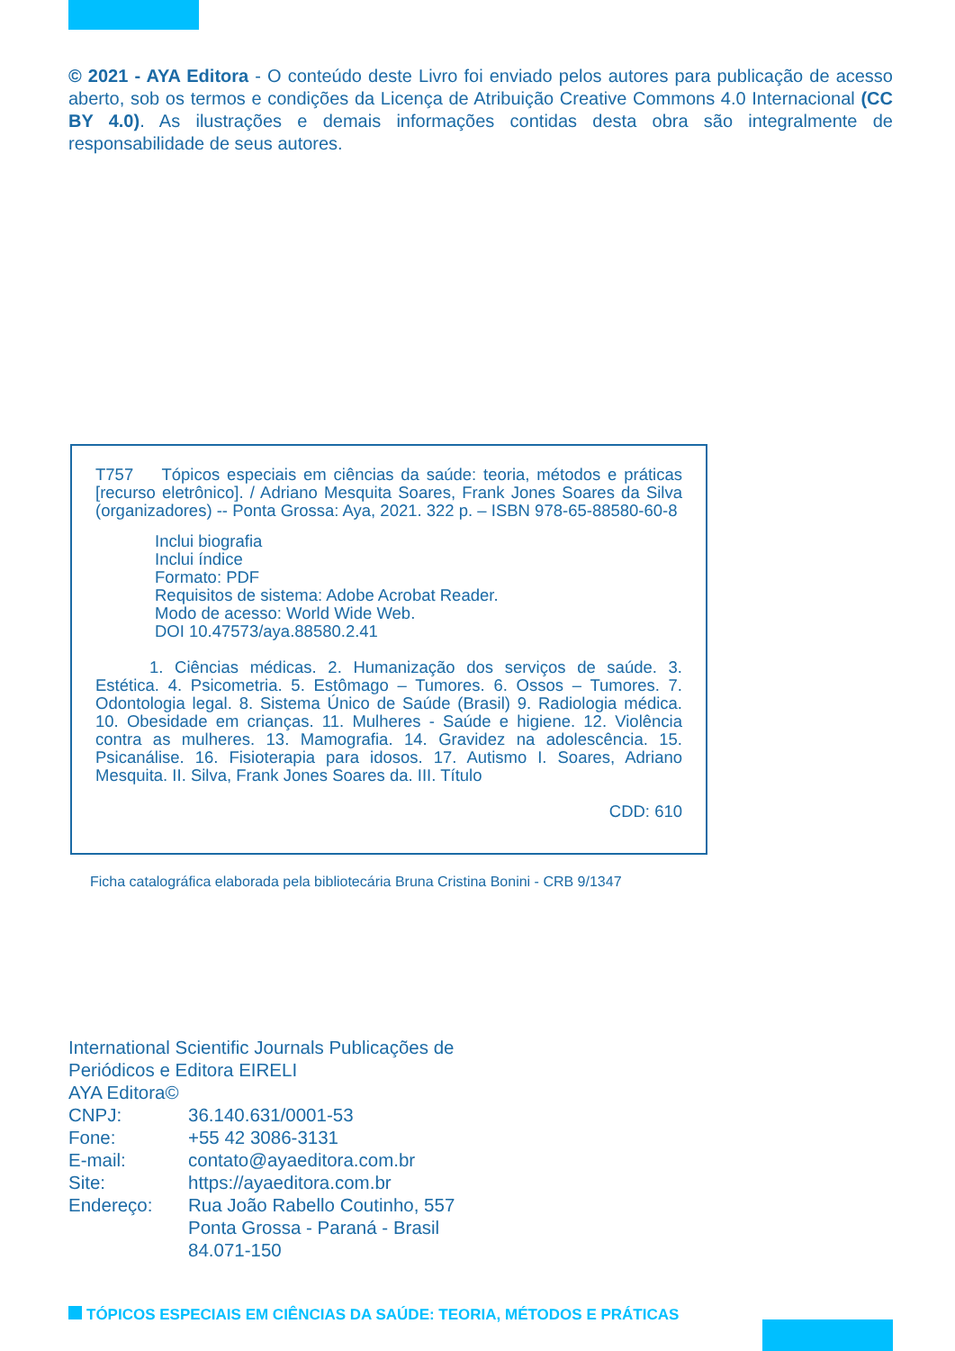© 2021 - AYA Editora - O conteúdo deste Livro foi enviado pelos autores para publicação de acesso aberto, sob os termos e condições da Licença de Atribuição Creative Commons 4.0 Internacional (CC BY 4.0). As ilustrações e demais informações contidas desta obra são integralmente de responsabilidade de seus autores.
T757 Tópicos especiais em ciências da saúde: teoria, métodos e práticas [recurso eletrônico]. / Adriano Mesquita Soares, Frank Jones Soares da Silva (organizadores) -- Ponta Grossa: Aya, 2021. 322 p. – ISBN 978-65-88580-60-8
Inclui biografia
Inclui índice
Formato: PDF
Requisitos de sistema: Adobe Acrobat Reader.
Modo de acesso: World Wide Web.
DOI 10.47573/aya.88580.2.41
1. Ciências médicas. 2. Humanização dos serviços de saúde. 3. Estética. 4. Psicometria. 5. Estômago – Tumores. 6. Ossos – Tumores. 7. Odontologia legal. 8. Sistema Único de Saúde (Brasil) 9. Radiologia médica. 10. Obesidade em crianças. 11. Mulheres - Saúde e higiene. 12. Violência contra as mulheres. 13. Mamografia. 14. Gravidez na adolescência. 15. Psicanálise. 16. Fisioterapia para idosos. 17. Autismo I. Soares, Adriano Mesquita. II. Silva, Frank Jones Soares da. III. Título
CDD: 610
Ficha catalográfica elaborada pela bibliotecária Bruna Cristina Bonini - CRB 9/1347
International Scientific Journals Publicações de
Periódicos e Editora EIRELI
AYA Editora©
| CNPJ: | 36.140.631/0001-53 |
| Fone: | +55 42 3086-3131 |
| E-mail: | contato@ayaeditora.com.br |
| Site: | https://ayaeditora.com.br |
| Endereço: | Rua João Rabello Coutinho, 557 Ponta Grossa - Paraná - Brasil 84.071-150 |
TÓPICOS ESPECIAIS EM CIÊNCIAS DA SAÚDE: TEORIA, MÉTODOS E PRÁTICAS